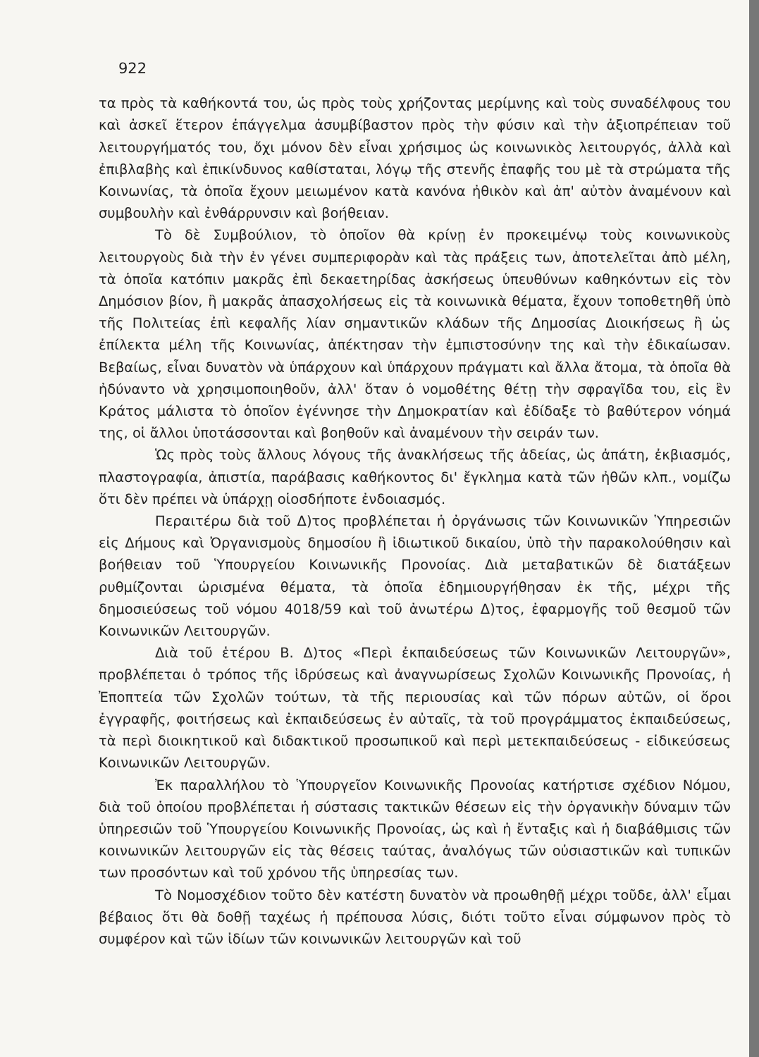922
τα πρὸς τὰ καθήκοντά του, ὡς πρὸς τοὺς χρήζοντας μερίμνης καὶ τοὺς συναδέλφους του καὶ ἀσκεῖ ἕτερον ἐπάγγελμα ἀσυμβίβαστον πρὸς τὴν φύσιν καὶ τὴν ἀξιοπρέπειαν τοῦ λειτουργήματός του, ὄχι μόνον δὲν εἶναι χρήσιμος ὡς κοινωνικὸς λειτουργός, ἀλλὰ καὶ ἐπιβλαβὴς καὶ ἐπικίνδυνος καθίσταται, λόγῳ τῆς στενῆς ἐπαφῆς του μὲ τὰ στρώματα τῆς Κοινωνίας, τὰ ὁποῖα ἔχουν μειωμένον κατὰ κανόνα ἠθικὸν καὶ ἀπ' αὐτὸν ἀναμένουν καὶ συμβουλὴν καὶ ἐνθάρρυνσιν καὶ βοήθειαν.
Τὸ δὲ Συμβούλιον, τὸ ὁποῖον θὰ κρίνῃ ἐν προκειμένῳ τοὺς κοινωνικοὺς λειτουργοὺς διὰ τὴν ἐν γένει συμπεριφορὰν καὶ τὰς πράξεις των, ἀποτελεῖται ἀπὸ μέλη, τὰ ὁποῖα κατόπιν μακρᾶς ἐπὶ δεκαετηρίδας ἀσκήσεως ὑπευθύνων καθηκόντων εἰς τὸν Δημόσιον βίον, ἢ μακρᾶς ἀπασχολήσεως εἰς τὰ κοινωνικὰ θέματα, ἔχουν τοποθετηθῆ ὑπὸ τῆς Πολιτείας ἐπὶ κεφαλῆς λίαν σημαντικῶν κλάδων τῆς Δημοσίας Διοικήσεως ἢ ὡς ἐπίλεκτα μέλη τῆς Κοινωνίας, ἀπέκτησαν τὴν ἐμπιστοσύνην της καὶ τὴν ἐδικαίωσαν. Βεβαίως, εἶναι δυνατὸν νὰ ὑπάρχουν καὶ ὑπάρχουν πράγματι καὶ ἄλλα ἄτομα, τὰ ὁποῖα θὰ ἠδύναντο νὰ χρησιμοποιηθοῦν, ἀλλ' ὅταν ὁ νομοθέτης θέτῃ τὴν σφραγῖδα του, εἰς ἓν Κράτος μάλιστα τὸ ὁποῖον ἐγέννησε τὴν Δημοκρατίαν καὶ ἐδίδαξε τὸ βαθύτερον νόημά της, οἱ ἄλλοι ὑποτάσσονται καὶ βοηθοῦν καὶ ἀναμένουν τὴν σειράν των.
Ὡς πρὸς τοὺς ἄλλους λόγους τῆς ἀνακλήσεως τῆς ἀδείας, ὡς ἀπάτη, ἐκβιασμός, πλαστογραφία, ἀπιστία, παράβασις καθήκοντος δι' ἔγκλημα κατὰ τῶν ἠθῶν κλπ., νομίζω ὅτι δὲν πρέπει νὰ ὑπάρχῃ οἱοσδήποτε ἐνδοιασμός.
Περαιτέρω διὰ τοῦ Δ)τος προβλέπεται ἡ ὀργάνωσις τῶν Κοινωνικῶν Ὑπηρεσιῶν εἰς Δήμους καὶ Ὀργανισμοὺς δημοσίου ἢ ἰδιωτικοῦ δικαίου, ὑπὸ τὴν παρακολούθησιν καὶ βοήθειαν τοῦ Ὑπουργείου Κοινωνικῆς Προνοίας. Διὰ μεταβατικῶν δὲ διατάξεων ρυθμίζονται ὡρισμένα θέματα, τὰ ὁποῖα ἐδημιουργήθησαν ἐκ τῆς, μέχρι τῆς δημοσιεύσεως τοῦ νόμου 4018/59 καὶ τοῦ ἀνωτέρω Δ)τος, ἐφαρμογῆς τοῦ θεσμοῦ τῶν Κοινωνικῶν Λειτουργῶν.
Διὰ τοῦ ἑτέρου Β. Δ)τος «Περὶ ἐκπαιδεύσεως τῶν Κοινωνικῶν Λειτουργῶν», προβλέπεται ὁ τρόπος τῆς ἱδρύσεως καὶ ἀναγνωρίσεως Σχολῶν Κοινωνικῆς Προνοίας, ἡ Ἐποπτεία τῶν Σχολῶν τούτων, τὰ τῆς περιουσίας καὶ τῶν πόρων αὐτῶν, οἱ ὅροι ἐγγραφῆς, φοιτήσεως καὶ ἐκπαιδεύσεως ἐν αὐταῖς, τὰ τοῦ προγράμματος ἐκπαιδεύσεως, τὰ περὶ διοικητικοῦ καὶ διδακτικοῦ προσωπικοῦ καὶ περὶ μετεκπαιδεύσεως - εἰδικεύσεως Κοινωνικῶν Λειτουργῶν.
Ἐκ παραλλήλου τὸ Ὑπουργεῖον Κοινωνικῆς Προνοίας κατήρτισε σχέδιον Νόμου, διὰ τοῦ ὁποίου προβλέπεται ἡ σύστασις τακτικῶν θέσεων εἰς τὴν ὀργανικὴν δύναμιν τῶν ὑπηρεσιῶν τοῦ Ὑπουργείου Κοινωνικῆς Προνοίας, ὡς καὶ ἡ ἔνταξις καὶ ἡ διαβάθμισις τῶν κοινωνικῶν λειτουργῶν εἰς τὰς θέσεις ταύτας, ἀναλόγως τῶν οὐσιαστικῶν καὶ τυπικῶν των προσόντων καὶ τοῦ χρόνου τῆς ὑπηρεσίας των.
Τὸ Νομοσχέδιον τοῦτο δὲν κατέστη δυνατὸν νὰ προωθηθῇ μέχρι τοῦδε, ἀλλ' εἶμαι βέβαιος ὅτι θὰ δοθῇ ταχέως ἡ πρέπουσα λύσις, διότι τοῦτο εἶναι σύμφωνον πρὸς τὸ συμφέρον καὶ τῶν ἰδίων τῶν κοινωνικῶν λειτουργῶν καὶ τοῦ